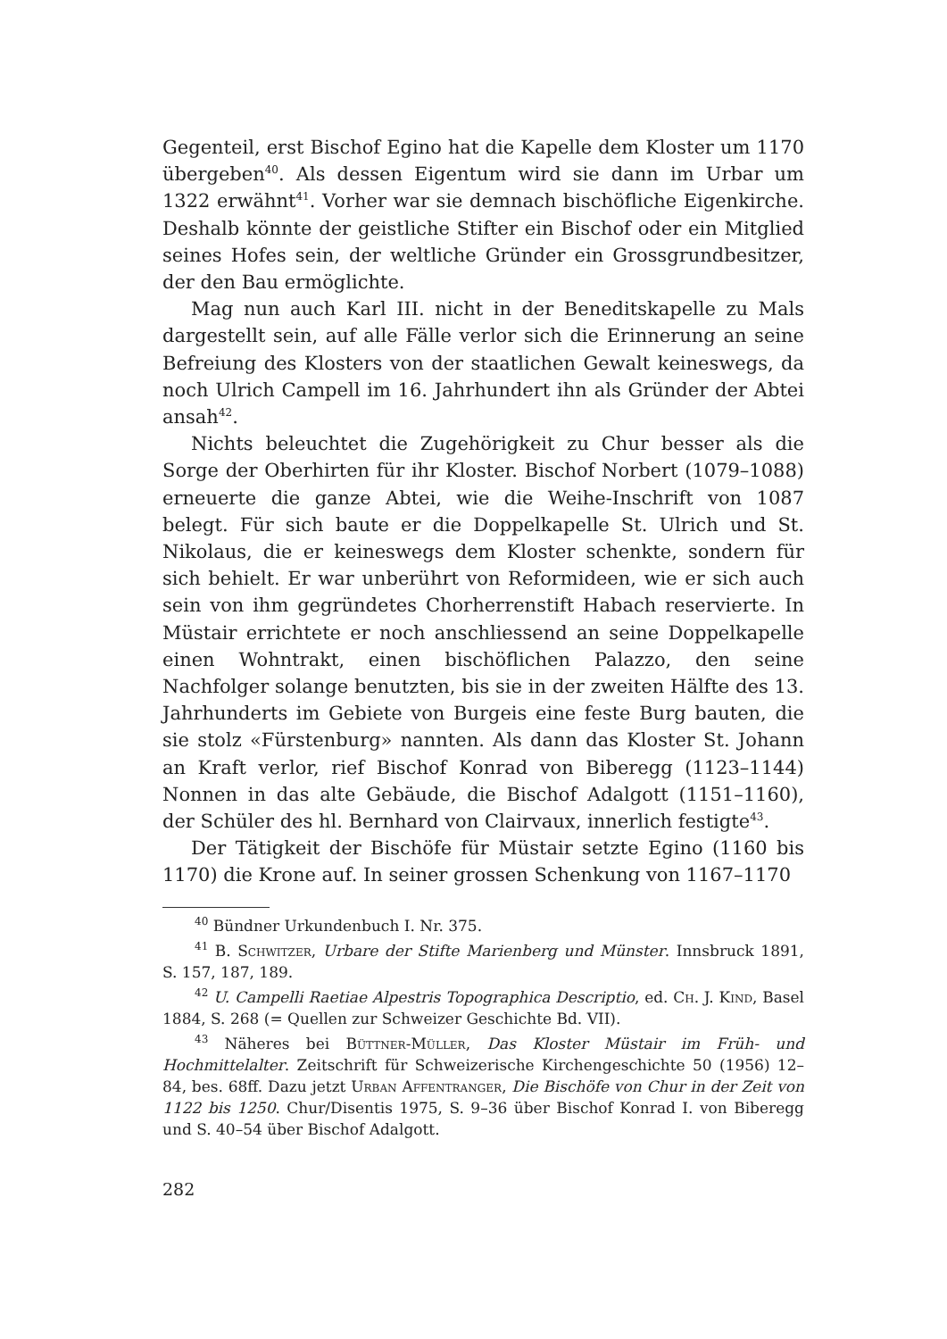Gegenteil, erst Bischof Egino hat die Kapelle dem Kloster um 1170 übergeben<sup>40</sup>. Als dessen Eigentum wird sie dann im Urbar um 1322 erwähnt<sup>41</sup>. Vorher war sie demnach bischöfliche Eigenkirche. Deshalb könnte der geistliche Stifter ein Bischof oder ein Mitglied seines Hofes sein, der weltliche Gründer ein Grossgrundbesitzer, der den Bau ermöglichte.
Mag nun auch Karl III. nicht in der Beneditskapelle zu Mals dargestellt sein, auf alle Fälle verlor sich die Erinnerung an seine Befreiung des Klosters von der staatlichen Gewalt keineswegs, da noch Ulrich Campell im 16. Jahrhundert ihn als Gründer der Abtei ansah<sup>42</sup>.
Nichts beleuchtet die Zugehörigkeit zu Chur besser als die Sorge der Oberhirten für ihr Kloster. Bischof Norbert (1079–1088) erneuerte die ganze Abtei, wie die Weihe-Inschrift von 1087 belegt. Für sich baute er die Doppelkapelle St. Ulrich und St. Nikolaus, die er keineswegs dem Kloster schenkte, sondern für sich behielt. Er war unberührt von Reformideen, wie er sich auch sein von ihm gegründetes Chorherrenstift Habach reservierte. In Müstair errichtete er noch anschliessend an seine Doppelkapelle einen Wohntrakt, einen bischöflichen Palazzo, den seine Nachfolger solange benutzten, bis sie in der zweiten Hälfte des 13. Jahrhunderts im Gebiete von Burgeis eine feste Burg bauten, die sie stolz «Fürstenburg» nannten. Als dann das Kloster St. Johann an Kraft verlor, rief Bischof Konrad von Biberegg (1123–1144) Nonnen in das alte Gebäude, die Bischof Adalgott (1151–1160), der Schüler des hl. Bernhard von Clairvaux, innerlich festigte<sup>43</sup>.
Der Tätigkeit der Bischöfe für Müstair setzte Egino (1160 bis 1170) die Krone auf. In seiner grossen Schenkung von 1167–1170
<sup>40</sup> Bündner Urkundenbuch I. Nr. 375.
<sup>41</sup> B. Schwitzer, Urbare der Stifte Marienberg und Münster. Innsbruck 1891, S. 157, 187, 189.
<sup>42</sup> U. Campelli Raetiae Alpestris Topographica Descriptio, ed. Ch. J. Kind, Basel 1884, S. 268 (= Quellen zur Schweizer Geschichte Bd. VII).
<sup>43</sup> Näheres bei Büttner-Müller, Das Kloster Müstair im Früh- und Hochmittelalter. Zeitschrift für Schweizerische Kirchengeschichte 50 (1956) 12–84, bes. 68ff. Dazu jetzt Urban Affentranger, Die Bischöfe von Chur in der Zeit von 1122 bis 1250. Chur/Disentis 1975, S. 9–36 über Bischof Konrad I. von Biberegg und S. 40–54 über Bischof Adalgott.
282